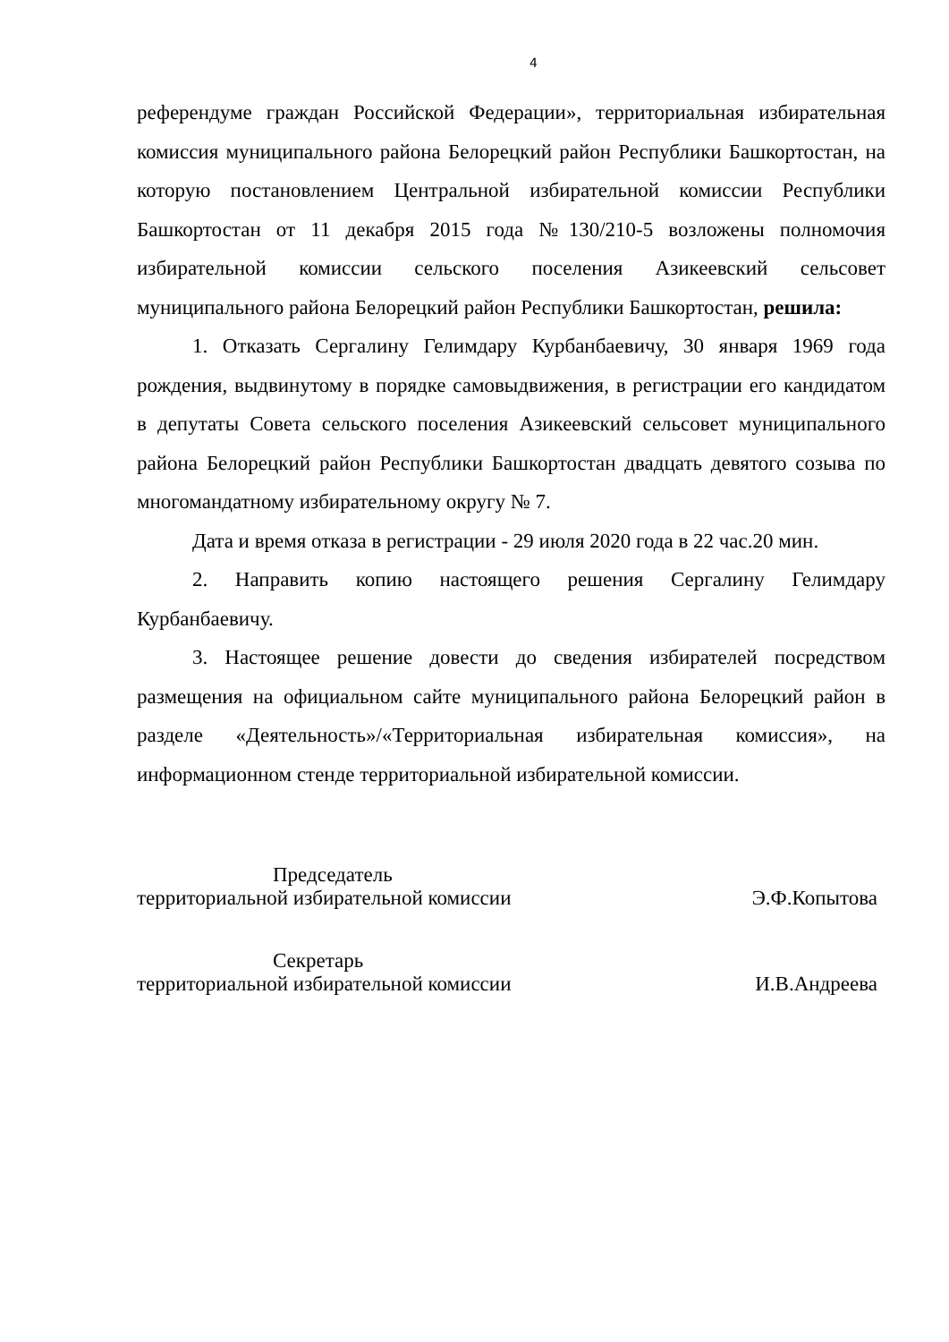4
референдуме граждан Российской Федерации», территориальная избирательная комиссия муниципального района Белорецкий район Республики Башкортостан, на которую постановлением Центральной избирательной комиссии Республики Башкортостан от 11 декабря 2015 года №130/210-5 возложены полномочия избирательной комиссии сельского поселения Азикеевский сельсовет муниципального района Белорецкий район Республики Башкортостан, решила:
1. Отказать Сергалину Гелимдару Курбанбаевичу, 30 января 1969 года рождения, выдвинутому в порядке самовыдвижения, в регистрации его кандидатом в депутаты Совета сельского поселения Азикеевский сельсовет муниципального района Белорецкий район Республики Башкортостан двадцать девятого созыва по многомандатному избирательному округу № 7.
Дата и время отказа в регистрации - 29 июля 2020 года в 22 час.20 мин.
2. Направить копию настоящего решения Сергалину Гелимдару Курбанбаевичу.
3. Настоящее решение довести до сведения избирателей посредством размещения на официальном сайте муниципального района Белорецкий район в разделе «Деятельность»/«Территориальная избирательная комиссия», на информационном стенде территориальной избирательной комиссии.
Председатель
территориальной избирательной комиссии
Э.Ф.Копытова
Секретарь
территориальной избирательной комиссии
И.В.Андреева